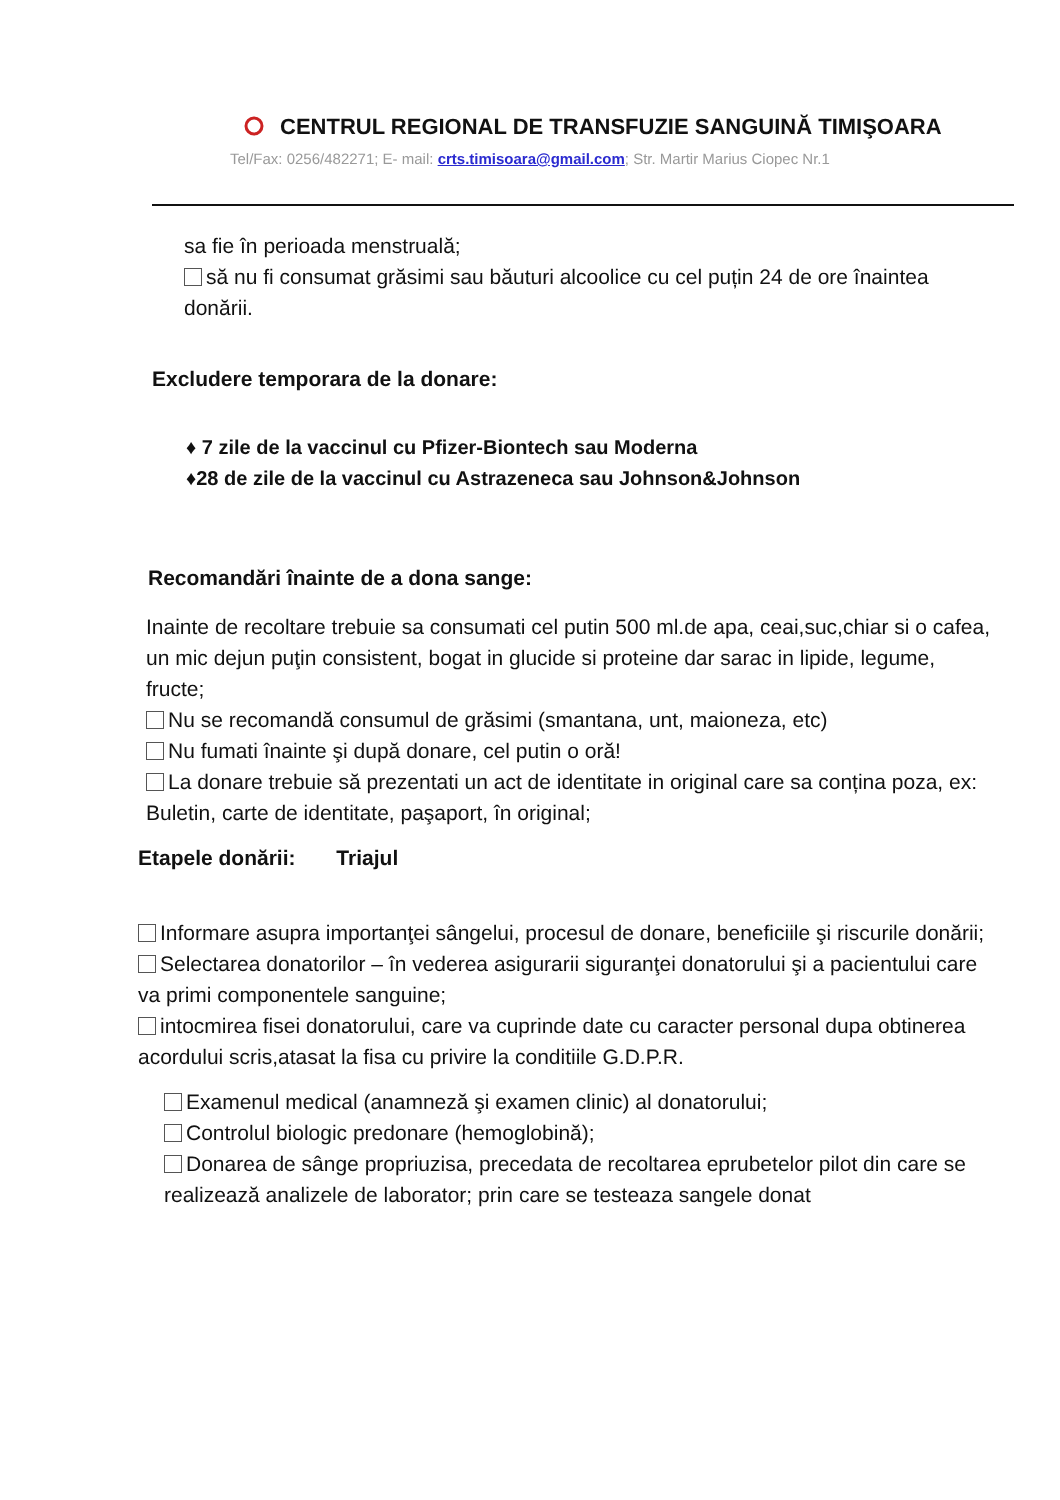CENTRUL REGIONAL DE TRANSFUZIE SANGUINĂ TIMIŞOARA
Tel/Fax: 0256/482271; E- mail: crts.timisoara@gmail.com; Str. Martir Marius Ciopec Nr.1
sa fie în perioada menstruală;
să nu fi consumat grăsimi sau băuturi alcoolice cu cel puțin 24 de ore înaintea donării.
Excludere temporara de la donare:
♦ 7 zile de la vaccinul cu Pfizer-Biontech sau Moderna
♦28 de zile de la vaccinul cu Astrazeneca sau Johnson&Johnson
Recomandări înainte de a dona sange:
Inainte de recoltare trebuie sa consumati cel putin 500 ml.de apa, ceai,suc,chiar si o cafea, un mic dejun puţin consistent, bogat in glucide si proteine dar sarac in lipide, legume, fructe;
Nu se recomandă consumul de grăsimi (smantana, unt, maioneza, etc)
Nu fumati înainte şi după donare, cel putin o oră!
La donare trebuie să prezentati un act de identitate in original care sa conțina poza, ex: Buletin, carte de identitate, paşaport, în original;
Etapele donării: Triajul
Informare asupra importanţei sângelui, procesul de donare, beneficiile şi riscurile donării;
Selectarea donatorilor – în vederea asigurarii siguranţei donatorului şi a pacientului care va primi componentele sanguine;
intocmirea fisei donatorului, care va cuprinde date cu caracter personal dupa obtinerea acordului scris,atasat la fisa cu privire la conditiile G.D.P.R.
Examenul medical (anamneză şi examen clinic) al donatorului;
Controlul biologic predonare (hemoglobină);
Donarea de sânge propriuzisa, precedata de recoltarea eprubetelor pilot din care se realizează analizele de laborator; prin care se testeaza sangele donat